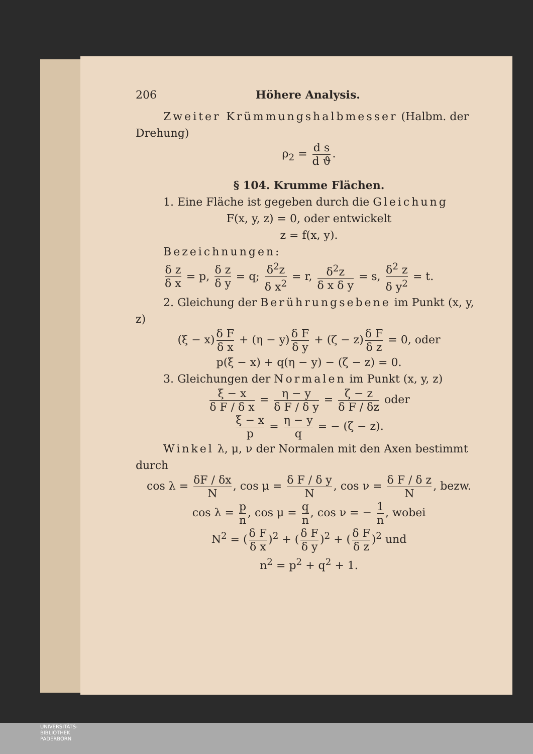206 Höhere Analysis.
Zweiter Krümmungshalbmesser (Halbm. der Drehung)
ρ<sub>2</sub> = d s d ϑ.
§ 104. Krumme Flächen.
1. Eine Fläche ist gegeben durch die Gleichung
F(x, y, z) = 0, oder entwickelt
z = f(x, y).
Bezeichnungen:
δ z δ x = p, δ z δ y = q; δ<sup>2</sup>z δ x<sup>2</sup> = r, δ<sup>2</sup>z δ x δ y = s, δ<sup>2</sup> z δ y<sup>2</sup> = t.
2. Gleichung der Berührungsebene im Punkt (x, y, z)
(ξ − x) δ F δ x + (η − y) δ F δ y + (ζ − z) δ F δ z = 0, oder
p(ξ − x) + q(η − y) − (ζ − z) = 0.
3. Gleichungen der Normalen im Punkt (x, y, z)
ξ − x δ F / δ x = η − y δ F / δ y = ζ − z δ F / δz oder
ξ − x p = η − y q = − (ζ − z).
Winkel λ, μ, ν der Normalen mit den Axen bestimmt durch
cos λ = δF / δx N, cos μ = δ F / δ y N, cos ν = δ F / δ z N, bezw.
cos λ = p n, cos μ = q n, cos ν = − 1 n, wobei
N<sup>2</sup> = (δ F δ x)<sup>2</sup> + (δ F δ y)<sup>2</sup> + (δ F δ z)<sup>2</sup> und
n<sup>2</sup> = p<sup>2</sup> + q<sup>2</sup> + 1.
UNIVERSITÄTS-
BIBLIOTHEK
PADERBORN